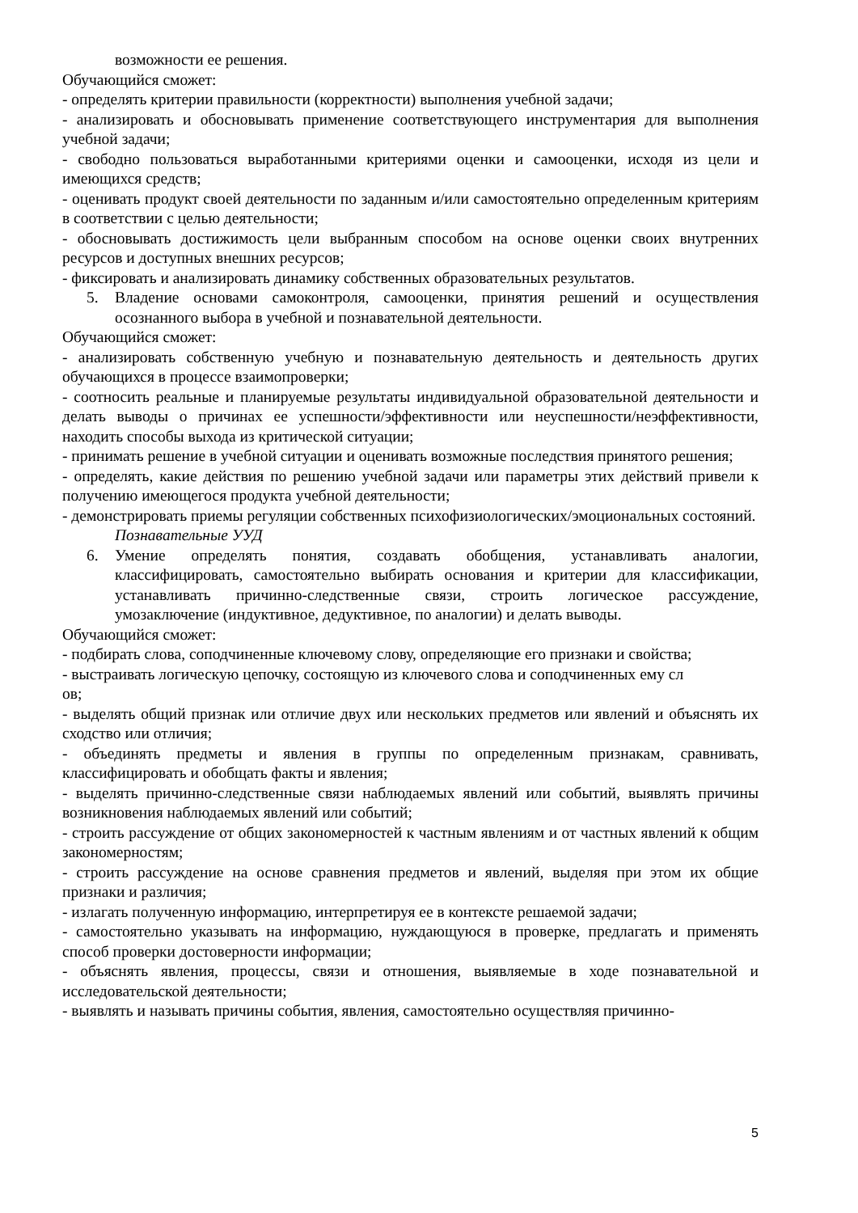возможности ее решения.
Обучающийся сможет:
- определять критерии правильности (корректности) выполнения учебной задачи;
- анализировать и обосновывать применение соответствующего инструментария для выполнения учебной задачи;
- свободно пользоваться выработанными критериями оценки и самооценки, исходя из цели и имеющихся средств;
- оценивать продукт своей деятельности по заданным и/или самостоятельно определенным критериям в соответствии с целью деятельности;
- обосновывать достижимость цели выбранным способом на основе оценки своих внутренних ресурсов и доступных внешних ресурсов;
- фиксировать и анализировать динамику собственных образовательных результатов.
5. Владение основами самоконтроля, самооценки, принятия решений и осуществления осознанного выбора в учебной и познавательной деятельности.
Обучающийся сможет:
- анализировать собственную учебную и познавательную деятельность и деятельность других обучающихся в процессе взаимопроверки;
- соотносить реальные и планируемые результаты индивидуальной образовательной деятельности и делать выводы о причинах ее успешности/эффективности или неуспешности/неэффективности, находить способы выхода из критической ситуации;
- принимать решение в учебной ситуации и оценивать возможные последствия принятого решения;
- определять, какие действия по решению учебной задачи или параметры этих действий привели к получению имеющегося продукта учебной деятельности;
- демонстрировать приемы регуляции собственных психофизиологических/эмоциональных состояний.
Познавательные УУД
6. Умение определять понятия, создавать обобщения, устанавливать аналогии, классифицировать, самостоятельно выбирать основания и критерии для классификации, устанавливать причинно-следственные связи, строить логическое рассуждение, умозаключение (индуктивное, дедуктивное, по аналогии) и делать выводы.
Обучающийся сможет:
- подбирать слова, соподчиненные ключевому слову, определяющие его признаки и свойства;
- выстраивать логическую цепочку, состоящую из ключевого слова и соподчиненных ему сл
ов;
- выделять общий признак или отличие двух или нескольких предметов или явлений и объяснять их сходство или отличия;
- объединять предметы и явления в группы по определенным признакам, сравнивать, классифицировать и обобщать факты и явления;
- выделять причинно-следственные связи наблюдаемых явлений или событий, выявлять причины возникновения наблюдаемых явлений или событий;
- строить рассуждение от общих закономерностей к частным явлениям и от частных явлений к общим закономерностям;
- строить рассуждение на основе сравнения предметов и явлений, выделяя при этом их общие признаки и различия;
- излагать полученную информацию, интерпретируя ее в контексте решаемой задачи;
- самостоятельно указывать на информацию, нуждающуюся в проверке, предлагать и применять способ проверки достоверности информации;
- объяснять явления, процессы, связи и отношения, выявляемые в ходе познавательной и исследовательской деятельности;
- выявлять и называть причины события, явления, самостоятельно осуществляя причинно-
5